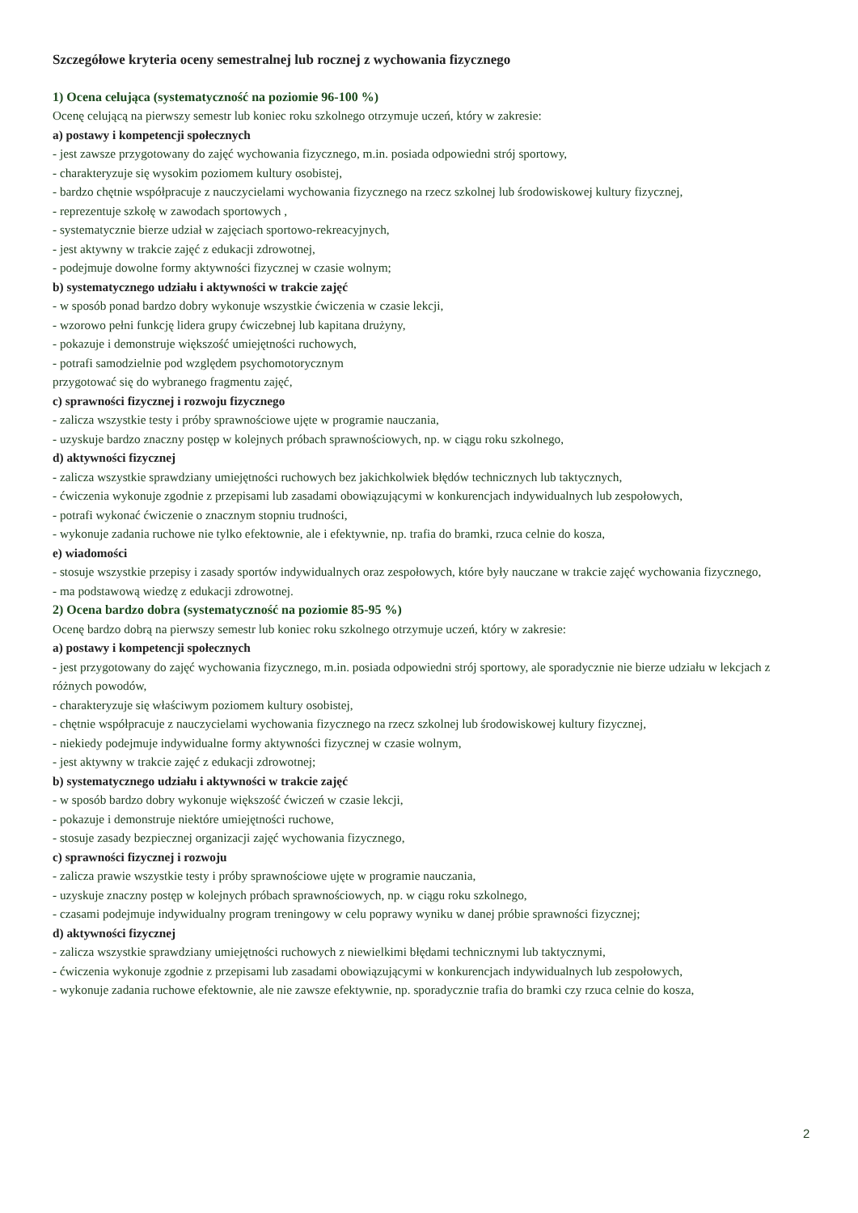Szczegółowe kryteria oceny semestralnej lub rocznej z wychowania fizycznego
1) Ocena celująca (systematyczność na poziomie 96-100 %)
Ocenę celującą na pierwszy semestr lub koniec roku szkolnego otrzymuje uczeń, który w zakresie:
a) postawy i kompetencji społecznych
- jest zawsze przygotowany do zajęć wychowania fizycznego, m.in. posiada odpowiedni strój sportowy,
- charakteryzuje się wysokim poziomem kultury osobistej,
- bardzo chętnie współpracuje z nauczycielami wychowania fizycznego na rzecz szkolnej lub środowiskowej kultury fizycznej,
- reprezentuje szkołę w zawodach sportowych ,
- systematycznie bierze udział w zajęciach sportowo-rekreacyjnych,
- jest aktywny w trakcie zajęć z edukacji zdrowotnej,
- podejmuje dowolne formy aktywności fizycznej w czasie wolnym;
b) systematycznego udziału i aktywności w trakcie zajęć
- w sposób ponad bardzo dobry wykonuje wszystkie ćwiczenia w czasie lekcji,
- wzorowo pełni funkcję lidera grupy ćwiczebnej lub kapitana drużyny,
- pokazuje i demonstruje większość umiejętności ruchowych,
- potrafi samodzielnie pod względem psychomotorycznym
przygotować się do wybranego fragmentu zajęć,
c) sprawności fizycznej i rozwoju fizycznego
- zalicza wszystkie testy i próby sprawnościowe ujęte w programie nauczania,
- uzyskuje bardzo znaczny postęp w kolejnych próbach sprawnościowych, np. w ciągu roku szkolnego,
d) aktywności fizycznej
- zalicza wszystkie sprawdziany umiejętności ruchowych bez jakichkolwiek błędów technicznych lub taktycznych,
- ćwiczenia wykonuje zgodnie z przepisami lub zasadami obowiązującymi w konkurencjach indywidualnych lub zespołowych,
- potrafi wykonać ćwiczenie o znacznym stopniu trudności,
- wykonuje zadania ruchowe nie tylko efektownie, ale i efektywnie, np. trafia do bramki, rzuca celnie do kosza,
e) wiadomości
- stosuje wszystkie przepisy i zasady sportów indywidualnych oraz zespołowych, które były nauczane w trakcie zajęć wychowania fizycznego,
- ma podstawową wiedzę z edukacji zdrowotnej.
2) Ocena bardzo dobra (systematyczność na poziomie 85-95 %)
Ocenę bardzo dobrą na pierwszy semestr lub koniec roku szkolnego otrzymuje uczeń, który w zakresie:
a) postawy i kompetencji społecznych
- jest przygotowany do zajęć wychowania fizycznego, m.in. posiada odpowiedni strój sportowy, ale sporadycznie nie bierze udziału w lekcjach z różnych powodów,
- charakteryzuje się właściwym poziomem kultury osobistej,
- chętnie współpracuje z nauczycielami wychowania fizycznego na rzecz szkolnej lub środowiskowej kultury fizycznej,
- niekiedy podejmuje indywidualne formy aktywności fizycznej w czasie wolnym,
- jest aktywny w trakcie zajęć z edukacji zdrowotnej;
b) systematycznego udziału i aktywności w trakcie zajęć
- w sposób bardzo dobry wykonuje większość ćwiczeń w czasie lekcji,
- pokazuje i demonstruje niektóre umiejętności ruchowe,
- stosuje zasady bezpiecznej organizacji zajęć wychowania fizycznego,
c) sprawności fizycznej i rozwoju
- zalicza prawie wszystkie testy i próby sprawnościowe ujęte w programie nauczania,
- uzyskuje znaczny postęp w kolejnych próbach sprawnościowych, np. w ciągu roku szkolnego,
- czasami podejmuje indywidualny program treningowy w celu poprawy wyniku w danej próbie sprawności fizycznej;
d) aktywności fizycznej
- zalicza wszystkie sprawdziany umiejętności ruchowych z niewielkimi błędami technicznymi lub taktycznymi,
- ćwiczenia wykonuje zgodnie z przepisami lub zasadami obowiązującymi w konkurencjach indywidualnych lub zespołowych,
- wykonuje zadania ruchowe efektownie, ale nie zawsze efektywnie, np. sporadycznie trafia do bramki czy rzuca celnie do kosza,
2